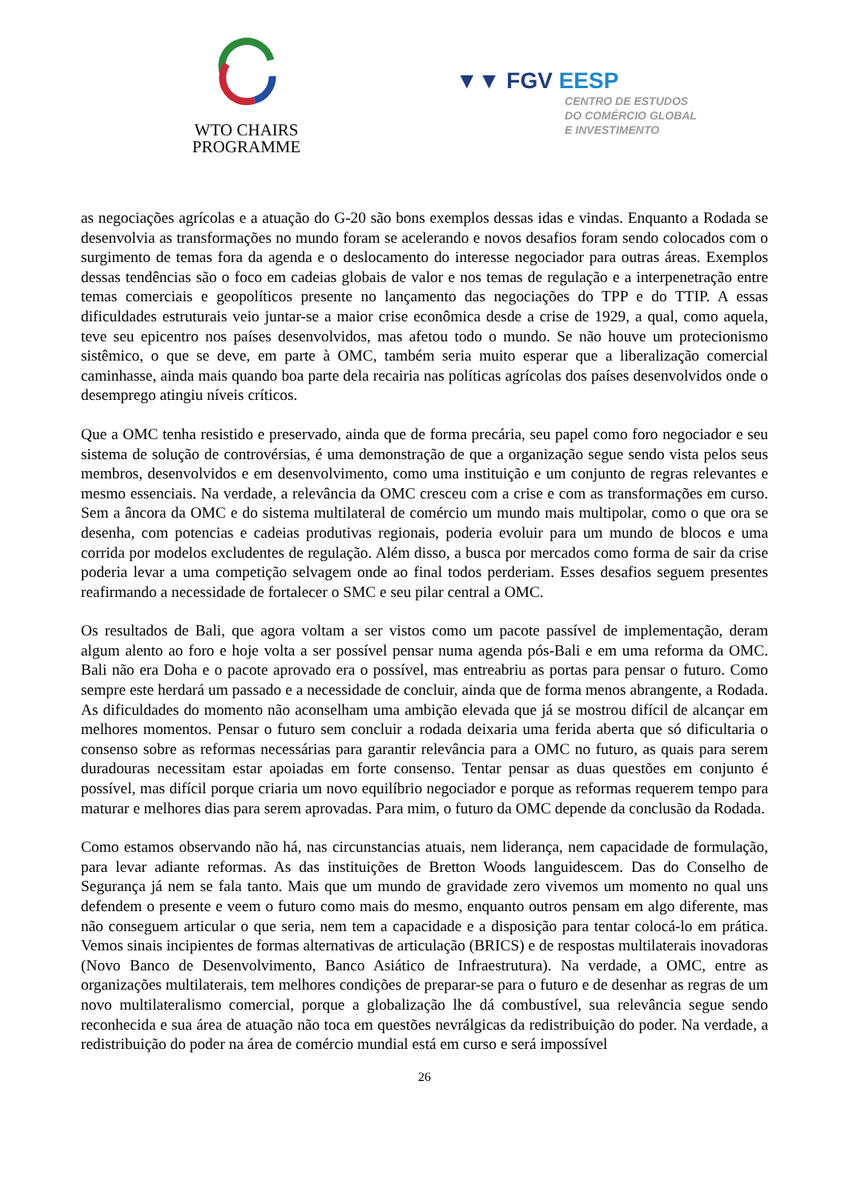WTO CHAIRS
PROGRAMME
▼▼ FGV EESP
CENTRO DE ESTUDOS
DO COMÉRCIO GLOBAL
E INVESTIMENTO
as negociações agrícolas e a atuação do G-20 são bons exemplos dessas idas e vindas. Enquanto a Rodada se desenvolvia as transformações no mundo foram se acelerando e novos desafios foram sendo colocados com o surgimento de temas fora da agenda e o deslocamento do interesse negociador para outras áreas. Exemplos dessas tendências são o foco em cadeias globais de valor e nos temas de regulação e a interpenetração entre temas comerciais e geopolíticos presente no lançamento das negociações do TPP e do TTIP. A essas dificuldades estruturais veio juntar-se a maior crise econômica desde a crise de 1929, a qual, como aquela, teve seu epicentro nos países desenvolvidos, mas afetou todo o mundo. Se não houve um protecionismo sistêmico, o que se deve, em parte à OMC, também seria muito esperar que a liberalização comercial caminhasse, ainda mais quando boa parte dela recairia nas políticas agrícolas dos países desenvolvidos onde o desemprego atingiu níveis críticos.
Que a OMC tenha resistido e preservado, ainda que de forma precária, seu papel como foro negociador e seu sistema de solução de controvérsias, é uma demonstração de que a organização segue sendo vista pelos seus membros, desenvolvidos e em desenvolvimento, como uma instituição e um conjunto de regras relevantes e mesmo essenciais. Na verdade, a relevância da OMC cresceu com a crise e com as transformações em curso. Sem a âncora da OMC e do sistema multilateral de comércio um mundo mais multipolar, como o que ora se desenha, com potencias e cadeias produtivas regionais, poderia evoluir para um mundo de blocos e uma corrida por modelos excludentes de regulação. Além disso, a busca por mercados como forma de sair da crise poderia levar a uma competição selvagem onde ao final todos perderiam. Esses desafios seguem presentes reafirmando a necessidade de fortalecer o SMC e seu pilar central a OMC.
Os resultados de Bali, que agora voltam a ser vistos como um pacote passível de implementação, deram algum alento ao foro e hoje volta a ser possível pensar numa agenda pós-Bali e em uma reforma da OMC. Bali não era Doha e o pacote aprovado era o possível, mas entreabriu as portas para pensar o futuro. Como sempre este herdará um passado e a necessidade de concluir, ainda que de forma menos abrangente, a Rodada. As dificuldades do momento não aconselham uma ambição elevada que já se mostrou difícil de alcançar em melhores momentos. Pensar o futuro sem concluir a rodada deixaria uma ferida aberta que só dificultaria o consenso sobre as reformas necessárias para garantir relevância para a OMC no futuro, as quais para serem duradouras necessitam estar apoiadas em forte consenso. Tentar pensar as duas questões em conjunto é possível, mas difícil porque criaria um novo equilíbrio negociador e porque as reformas requerem tempo para maturar e melhores dias para serem aprovadas. Para mim, o futuro da OMC depende da conclusão da Rodada.
Como estamos observando não há, nas circunstancias atuais, nem liderança, nem capacidade de formulação, para levar adiante reformas. As das instituições de Bretton Woods languidescem. Das do Conselho de Segurança já nem se fala tanto. Mais que um mundo de gravidade zero vivemos um momento no qual uns defendem o presente e veem o futuro como mais do mesmo, enquanto outros pensam em algo diferente, mas não conseguem articular o que seria, nem tem a capacidade e a disposição para tentar colocá-lo em prática. Vemos sinais incipientes de formas alternativas de articulação (BRICS) e de respostas multilaterais inovadoras (Novo Banco de Desenvolvimento, Banco Asiático de Infraestrutura). Na verdade, a OMC, entre as organizações multilaterais, tem melhores condições de preparar-se para o futuro e de desenhar as regras de um novo multilateralismo comercial, porque a globalização lhe dá combustível, sua relevância segue sendo reconhecida e sua área de atuação não toca em questões nevrálgicas da redistribuição do poder. Na verdade, a redistribuição do poder na área de comércio mundial está em curso e será impossível
26